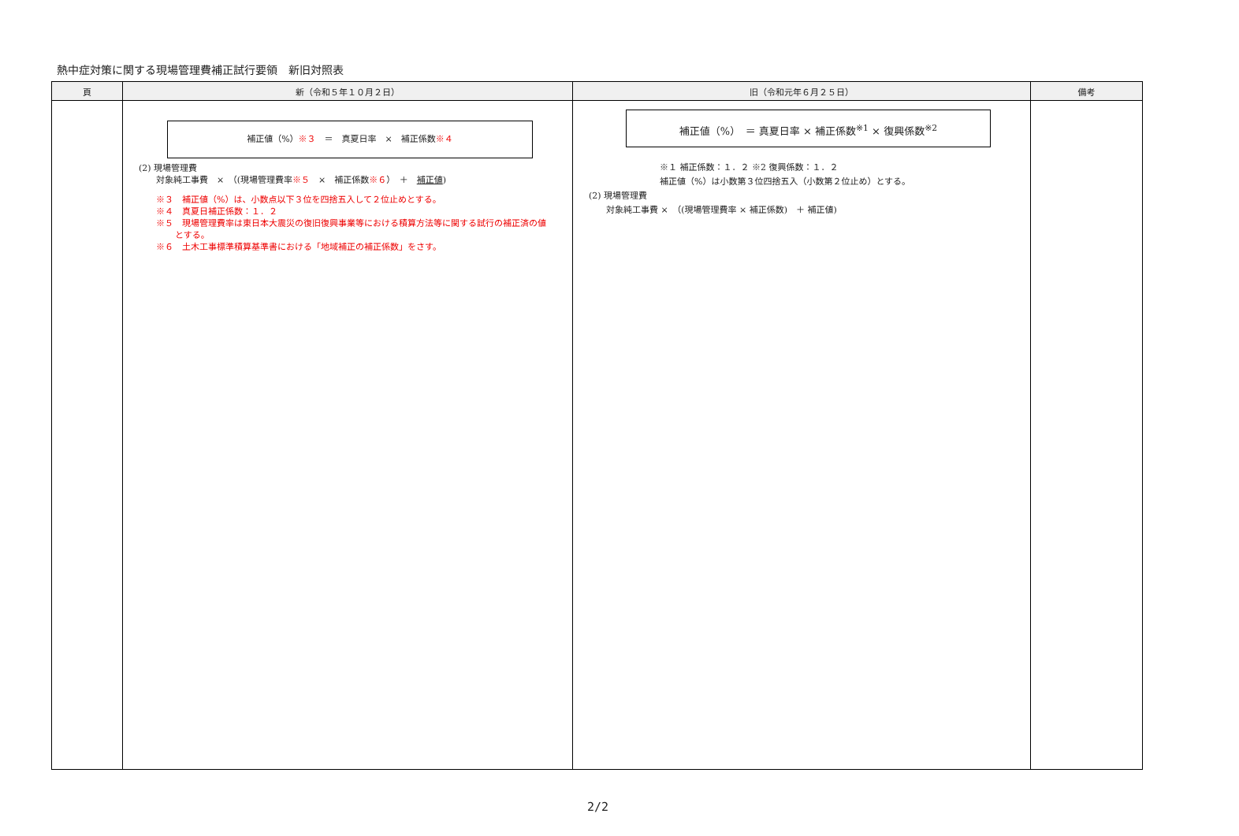熱中症対策に関する現場管理費補正試行要領　新旧対照表
| 頁 | 新（令和５年１０月２日） | 旧（令和元年６月２５日） | 備考 |
| --- | --- | --- | --- |
| | 補正値（%） ※３ ＝ 真夏日率 × 補正係数 ※４ (2) 現場管理費 対象純工事費 × （(現場管理費率 ※５ × 補正係数 ※６ ） ＋ 補正値 ) ※３ 補正値（%）は、小数点以下３位を四捨五入して２位止めとする。 ※４ 真夏日補正係数：１．２ ※５ 現場管理費率は東日本大震災の復旧復興事業等における積算方法等に関する試行の補正済の値 とする。 ※６ 土木工事標準積算基準書における「地域補正の補正係数」をさす。 | 補正値（%） ＝ 真夏日率 × 補正係数<sup>※1</sup> × 復興係数<sup>※2</sup> ※１ 補正係数：１．２ ※2 復興係数：１．２ 補正値（%）は小数第３位四捨五入（小数第２位止め）とする。 (2) 現場管理費 対象純工事費 × （(現場管理費率 × 補正係数) ＋ 補正値) | |
2/2